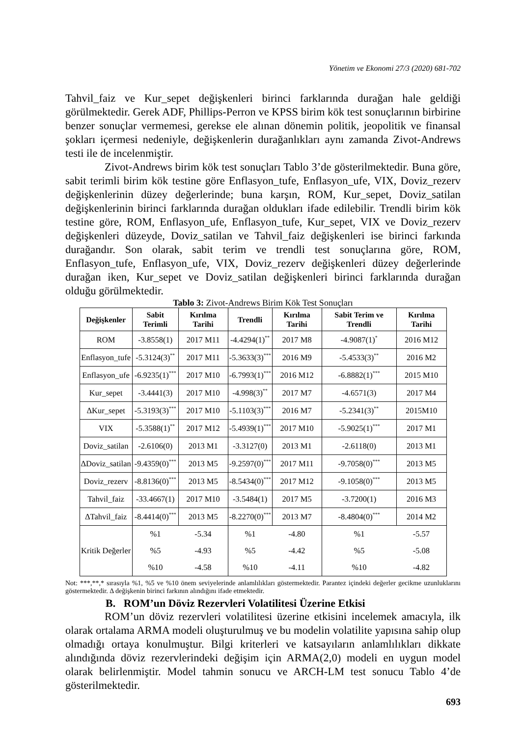Yönetim ve Ekonomi 27/3 (2020) 681-702
Tahvil_faiz ve Kur_sepet değişkenleri birinci farklarında durağan hale geldiği görülmektedir. Gerek ADF, Phillips-Perron ve KPSS birim kök test sonuçlarının birbirine benzer sonuçlar vermemesi, gerekse ele alınan dönemin politik, jeopolitik ve finansal şokları içermesi nedeniyle, değişkenlerin durağanlıkları aynı zamanda Zivot-Andrews testi ile de incelenmiştir.
Zivot-Andrews birim kök test sonuçları Tablo 3’de gösterilmektedir. Buna göre, sabit terimli birim kök testine göre Enflasyon_tufe, Enflasyon_ufe, VIX, Doviz_rezerv değişkenlerinin düzey değerlerinde; buna karşın, ROM, Kur_sepet, Doviz_satilan değişkenlerinin birinci farklarında durağan oldukları ifade edilebilir. Trendli birim kök testine göre, ROM, Enflasyon_ufe, Enflasyon_tufe, Kur_sepet, VIX ve Doviz_rezerv değişkenleri düzeyde, Doviz_satilan ve Tahvil_faiz değişkenleri ise birinci farkında durağandır. Son olarak, sabit terim ve trendli test sonuçlarına göre, ROM, Enflasyon_tufe, Enflasyon_ufe, VIX, Doviz_rezerv değişkenleri düzey değerlerinde durağan iken, Kur_sepet ve Doviz_satilan değişkenleri birinci farklarında durağan olduğu görülmektedir.
Tablo 3: Zivot-Andrews Birim Kök Test Sonuçları
| Değişkenler | Sabit Terimli | Kırılma Tarihi | Trendli | Kırılma Tarihi | Sabit Terim ve Trendli | Kırılma Tarihi |
| --- | --- | --- | --- | --- | --- | --- |
| ROM | -3.8558(1) | 2017 M11 | -4.4294(1)<sup>**</sup> | 2017 M8 | -4.9087(1)<sup>*</sup> | 2016 M12 |
| Enflasyon_tufe | -5.3124(3)<sup>**</sup> | 2017 M11 | -5.3633(3)<sup>***</sup> | 2016 M9 | -5.4533(3)<sup>**</sup> | 2016 M2 |
| Enflasyon_ufe | -6.9235(1)<sup>***</sup> | 2017 M10 | -6.7993(1)<sup>***</sup> | 2016 M12 | -6.8882(1)<sup>***</sup> | 2015 M10 |
| Kur_sepet | -3.4441(3) | 2017 M10 | -4.998(3)<sup>**</sup> | 2017 M7 | -4.6571(3) | 2017 M4 |
| ΔKur_sepet | -5.3193(3)<sup>***</sup> | 2017 M10 | -5.1103(3)<sup>***</sup> | 2016 M7 | -5.2341(3)<sup>**</sup> | 2015M10 |
| VIX | -5.3588(1)<sup>**</sup> | 2017 M12 | -5.4939(1)<sup>***</sup> | 2017 M10 | -5.9025(1)<sup>***</sup> | 2017 M1 |
| Doviz_satilan | -2.6106(0) | 2013 M1 | -3.3127(0) | 2013 M1 | -2.6118(0) | 2013 M1 |
| ΔDoviz_satilan | -9.4359(0)<sup>***</sup> | 2013 M5 | -9.2597(0)<sup>***</sup> | 2017 M11 | -9.7058(0)<sup>***</sup> | 2013 M5 |
| Doviz_rezerv | -8.8136(0)<sup>***</sup> | 2013 M5 | -8.5434(0)<sup>***</sup> | 2017 M12 | -9.1058(0)<sup>***</sup> | 2013 M5 |
| Tahvil_faiz | -33.4667(1) | 2017 M10 | -3.5484(1) | 2017 M5 | -3.7200(1) | 2016 M3 |
| ΔTahvil_faiz | -8.4414(0)<sup>***</sup> | 2013 M5 | -8.2270(0)<sup>***</sup> | 2013 M7 | -8.4804(0)<sup>***</sup> | 2014 M2 |
| Kritik Değerler | %1 | -5.34 | %1 | -4.80 | %1 | -5.57 |
| | %5 | -4.93 | %5 | -4.42 | %5 | -5.08 |
| | %10 | -4.58 | %10 | -4.11 | %10 | -4.82 |
Not: ***,**,* sırasıyla %1, %5 ve %10 önem seviyelerinde anlamlılıkları göstermektedir. Parantez içindeki değerler gecikme uzunluklarını göstermektedir. Δ değişkenin birinci farkının alındığını ifade etmektedir.
B. ROM’un Döviz Rezervleri Volatilitesi Üzerine Etkisi
ROM’un döviz rezervleri volatilitesi üzerine etkisini incelemek amacıyla, ilk olarak ortalama ARMA modeli oluşturulmuş ve bu modelin volatilite yapısına sahip olup olmadığı ortaya konulmuştur. Bilgi kriterleri ve katsayıların anlamlılıkları dikkate alındığında döviz rezervlerindeki değişim için ARMA(2,0) modeli en uygun model olarak belirlenmiştir. Model tahmin sonucu ve ARCH-LM test sonucu Tablo 4’de gösterilmektedir.
693